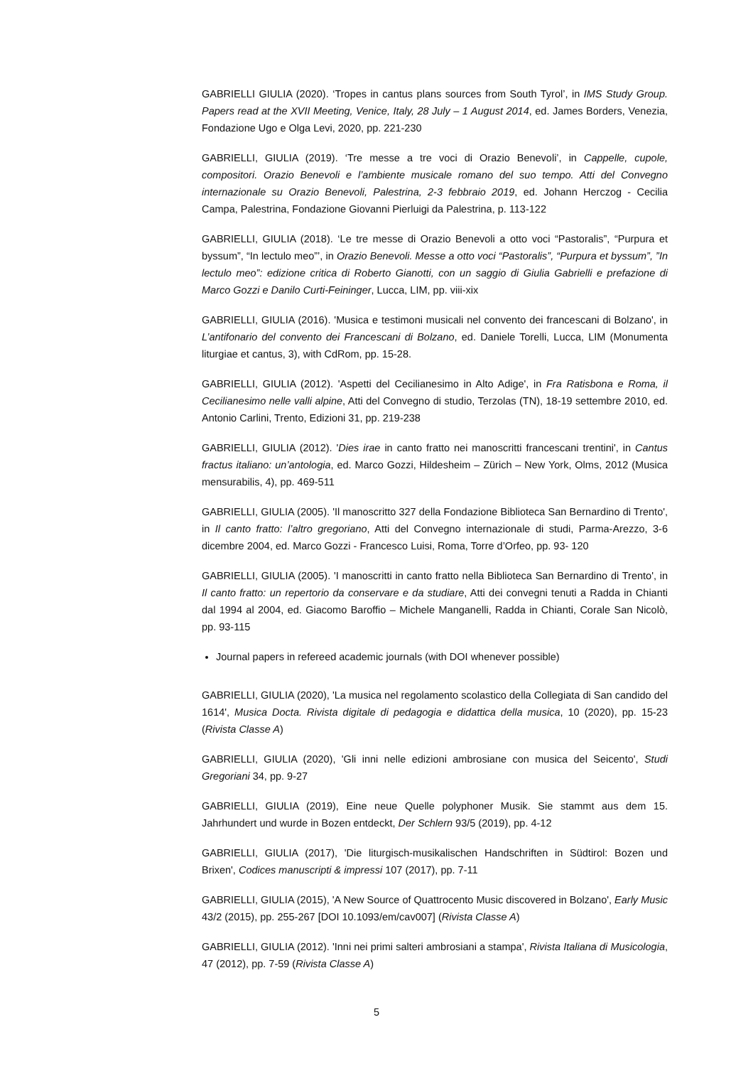GABRIELLI GIULIA (2020). ‘Tropes in cantus plans sources from South Tyrol’, in IMS Study Group. Papers read at the XVII Meeting, Venice, Italy, 28 July – 1 August 2014, ed. James Borders, Venezia, Fondazione Ugo e Olga Levi, 2020, pp. 221-230
GABRIELLI, GIULIA (2019). ‘Tre messe a tre voci di Orazio Benevoli’, in Cappelle, cupole, compositori. Orazio Benevoli e l’ambiente musicale romano del suo tempo. Atti del Convegno internazionale su Orazio Benevoli, Palestrina, 2-3 febbraio 2019, ed. Johann Herczog - Cecilia Campa, Palestrina, Fondazione Giovanni Pierluigi da Palestrina, p. 113-122
GABRIELLI, GIULIA (2018). ‘Le tre messe di Orazio Benevoli a otto voci “Pastoralis”, “Purpura et byssum”, “In lectulo meo”’, in Orazio Benevoli. Messe a otto voci “Pastoralis”, “Purpura et byssum”, ”In lectulo meo”: edizione critica di Roberto Gianotti, con un saggio di Giulia Gabrielli e prefazione di Marco Gozzi e Danilo Curti-Feininger, Lucca, LIM, pp. viii-xix
GABRIELLI, GIULIA (2016). 'Musica e testimoni musicali nel convento dei francescani di Bolzano', in L’antifonario del convento dei Francescani di Bolzano, ed. Daniele Torelli, Lucca, LIM (Monumenta liturgiae et cantus, 3), with CdRom, pp. 15-28.
GABRIELLI, GIULIA (2012). 'Aspetti del Cecilianesimo in Alto Adige', in Fra Ratisbona e Roma, il Cecilianesimo nelle valli alpine, Atti del Convegno di studio, Terzolas (TN), 18-19 settembre 2010, ed. Antonio Carlini, Trento, Edizioni 31, pp. 219-238
GABRIELLI, GIULIA (2012). 'Dies irae in canto fratto nei manoscritti francescani trentini', in Cantus fractus italiano: un’antologia, ed. Marco Gozzi, Hildesheim – Zürich – New York, Olms, 2012 (Musica mensurabilis, 4), pp. 469-511
GABRIELLI, GIULIA (2005). 'Il manoscritto 327 della Fondazione Biblioteca San Bernardino di Trento', in Il canto fratto: l’altro gregoriano, Atti del Convegno internazionale di studi, Parma-Arezzo, 3-6 dicembre 2004, ed. Marco Gozzi - Francesco Luisi, Roma, Torre d’Orfeo, pp. 93- 120
GABRIELLI, GIULIA (2005). 'I manoscritti in canto fratto nella Biblioteca San Bernardino di Trento', in Il canto fratto: un repertorio da conservare e da studiare, Atti dei convegni tenuti a Radda in Chianti dal 1994 al 2004, ed. Giacomo Baroffio – Michele Manganelli, Radda in Chianti, Corale San Nicolò, pp. 93-115
Journal papers in refereed academic journals (with DOI whenever possible)
GABRIELLI, GIULIA (2020), 'La musica nel regolamento scolastico della Collegiata di San candido del 1614', Musica Docta. Rivista digitale di pedagogia e didattica della musica, 10 (2020), pp. 15-23 (Rivista Classe A)
GABRIELLI, GIULIA (2020), 'Gli inni nelle edizioni ambrosiane con musica del Seicento', Studi Gregoriani 34, pp. 9-27
GABRIELLI, GIULIA (2019), Eine neue Quelle polyphoner Musik. Sie stammt aus dem 15. Jahrhundert und wurde in Bozen entdeckt, Der Schlern 93/5 (2019), pp. 4-12
GABRIELLI, GIULIA (2017), 'Die liturgisch-musikalischen Handschriften in Südtirol: Bozen und Brixen', Codices manuscripti & impressi 107 (2017), pp. 7-11
GABRIELLI, GIULIA (2015), 'A New Source of Quattrocento Music discovered in Bolzano', Early Music 43/2 (2015), pp. 255-267 [DOI 10.1093/em/cav007] (Rivista Classe A)
GABRIELLI, GIULIA (2012). 'Inni nei primi salteri ambrosiani a stampa', Rivista Italiana di Musicologia, 47 (2012), pp. 7-59 (Rivista Classe A)
5